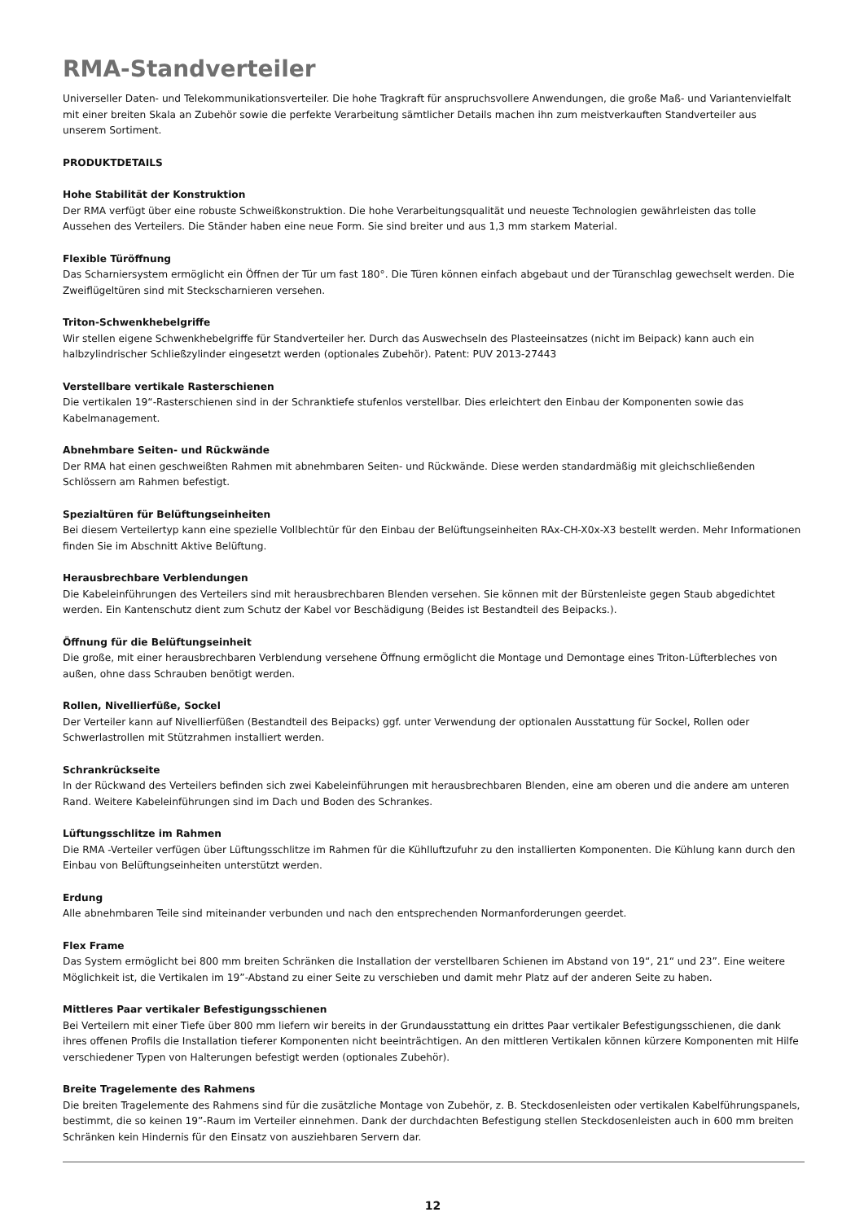RMA-Standverteiler
Universeller Daten- und Telekommunikationsverteiler. Die hohe Tragkraft für anspruchsvollere Anwendungen, die große Maß- und Variantenvielfalt mit einer breiten Skala an Zubehör sowie die perfekte Verarbeitung sämtlicher Details machen ihn zum meistverkauften Standverteiler aus unserem Sortiment.
PRODUKTDETAILS
Hohe Stabilität der Konstruktion
Der RMA verfügt über eine robuste Schweißkonstruktion. Die hohe Verarbeitungsqualität und neueste Technologien gewährleisten das tolle Aussehen des Verteilers. Die Ständer haben eine neue Form. Sie sind breiter und aus 1,3 mm starkem Material.
Flexible Türöffnung
Das Scharniersystem ermöglicht ein Öffnen der Tür um fast 180°. Die Türen können einfach abgebaut und der Türanschlag gewechselt werden. Die Zweiflügeltüren sind mit Steckscharnieren versehen.
Triton-Schwenkhebelgriffe
Wir stellen eigene Schwenkhebelgriffe für Standverteiler her. Durch das Auswechseln des Plasteeinsatzes (nicht im Beipack) kann auch ein halbzylindrischer Schließzylinder eingesetzt werden (optionales Zubehör). Patent: PUV 2013-27443
Verstellbare vertikale Rasterschienen
Die vertikalen 19“-Rasterschienen sind in der Schranktiefe stufenlos verstellbar. Dies erleichtert den Einbau der Komponenten sowie das Kabelmanagement.
Abnehmbare Seiten- und Rückwände
Der RMA hat einen geschweißten Rahmen mit abnehmbaren Seiten- und Rückwände. Diese werden standardmäßig mit gleichschließenden Schlössern am Rahmen befestigt.
Spezialtüren für Belüftungseinheiten
Bei diesem Verteilertyp kann eine spezielle Vollblechtür für den Einbau der Belüftungseinheiten RAx-CH-X0x-X3 bestellt werden. Mehr Informationen finden Sie im Abschnitt Aktive Belüftung.
Herausbrechbare Verblendungen
Die Kabeleinführungen des Verteilers sind mit herausbrechbaren Blenden versehen. Sie können mit der Bürstenleiste gegen Staub abgedichtet werden. Ein Kantenschutz dient zum Schutz der Kabel vor Beschädigung (Beides ist Bestandteil des Beipacks.).
Öffnung für die Belüftungseinheit
Die große, mit einer herausbrechbaren Verblendung versehene Öffnung ermöglicht die Montage und Demontage eines Triton-Lüfterbleches von außen, ohne dass Schrauben benötigt werden.
Rollen, Nivellierfüße, Sockel
Der Verteiler kann auf Nivellierfüßen (Bestandteil des Beipacks) ggf. unter Verwendung der optionalen Ausstattung für Sockel, Rollen oder Schwerlastrollen mit Stützrahmen installiert werden.
Schrankrückseite
In der Rückwand des Verteilers befinden sich zwei Kabeleinführungen mit herausbrechbaren Blenden, eine am oberen und die andere am unteren Rand. Weitere Kabeleinführungen sind im Dach und Boden des Schrankes.
Lüftungsschlitze im Rahmen
Die RMA -Verteiler verfügen über Lüftungsschlitze im Rahmen für die Kühlluftzufuhr zu den installierten Komponenten. Die Kühlung kann durch den Einbau von Belüftungseinheiten unterstützt werden.
Erdung
Alle abnehmbaren Teile sind miteinander verbunden und nach den entsprechenden Normanforderungen geerdet.
Flex Frame
Das System ermöglicht bei 800 mm breiten Schränken die Installation der verstellbaren Schienen im Abstand von 19“, 21“ und 23”. Eine weitere Möglichkeit ist, die Vertikalen im 19”-Abstand zu einer Seite zu verschieben und damit mehr Platz auf der anderen Seite zu haben.
Mittleres Paar vertikaler Befestigungsschienen
Bei Verteilern mit einer Tiefe über 800 mm liefern wir bereits in der Grundausstattung ein drittes Paar vertikaler Befestigungsschienen, die dank ihres offenen Profils die Installation tieferer Komponenten nicht beeinträchtigen. An den mittleren Vertikalen können kürzere Komponenten mit Hilfe verschiedener Typen von Halterungen befestigt werden (optionales Zubehör).
Breite Tragelemente des Rahmens
Die breiten Tragelemente des Rahmens sind für die zusätzliche Montage von Zubehör, z. B. Steckdosenleisten oder vertikalen Kabelführungspanels, bestimmt, die so keinen 19”-Raum im Verteiler einnehmen. Dank der durchdachten Befestigung stellen Steckdosenleisten auch in 600 mm breiten Schränken kein Hindernis für den Einsatz von ausziehbaren Servern dar.
12